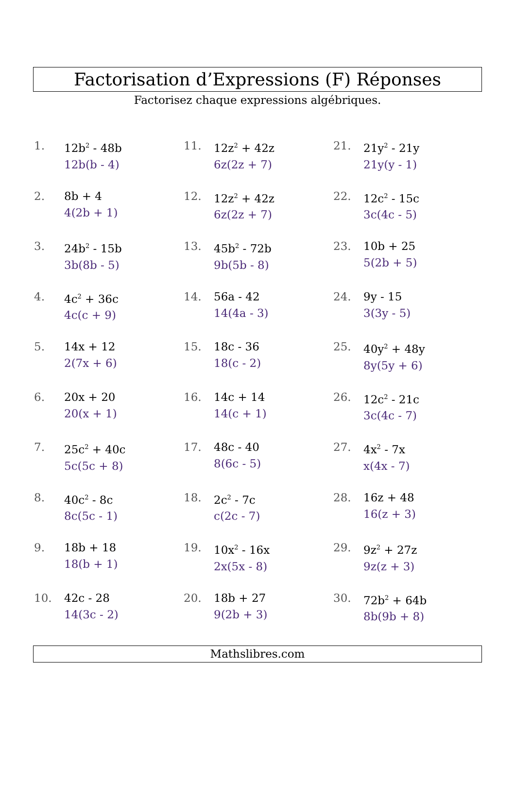Factorisation d’Expressions (F) Réponses
Factorisez chaque expressions algébriques.
1. 12b<sup>2</sup> - 48b
12b(b - 4)
2. 8b + 4
4(2b + 1)
3. 24b<sup>2</sup> - 15b
3b(8b - 5)
4. 4c<sup>2</sup> + 36c
4c(c + 9)
5. 14x + 12
2(7x + 6)
6. 20x + 20
20(x + 1)
7. 25c<sup>2</sup> + 40c
5c(5c + 8)
8. 40c<sup>2</sup> - 8c
8c(5c - 1)
9. 18b + 18
18(b + 1)
10. 42c - 28
14(3c - 2)
11. 12z<sup>2</sup> + 42z
6z(2z + 7)
12. 12z<sup>2</sup> + 42z
6z(2z + 7)
13. 45b<sup>2</sup> - 72b
9b(5b - 8)
14. 56a - 42
14(4a - 3)
15. 18c - 36
18(c - 2)
16. 14c + 14
14(c + 1)
17. 48c - 40
8(6c - 5)
18. 2c<sup>2</sup> - 7c
c(2c - 7)
19. 10x<sup>2</sup> - 16x
2x(5x - 8)
20. 18b + 27
9(2b + 3)
21. 21y<sup>2</sup> - 21y
21y(y - 1)
22. 12c<sup>2</sup> - 15c
3c(4c - 5)
23. 10b + 25
5(2b + 5)
24. 9y - 15
3(3y - 5)
25. 40y<sup>2</sup> + 48y
8y(5y + 6)
26. 12c<sup>2</sup> - 21c
3c(4c - 7)
27. 4x<sup>2</sup> - 7x
x(4x - 7)
28. 16z + 48
16(z + 3)
29. 9z<sup>2</sup> + 27z
9z(z + 3)
30. 72b<sup>2</sup> + 64b
8b(9b + 8)
Mathslibres.com